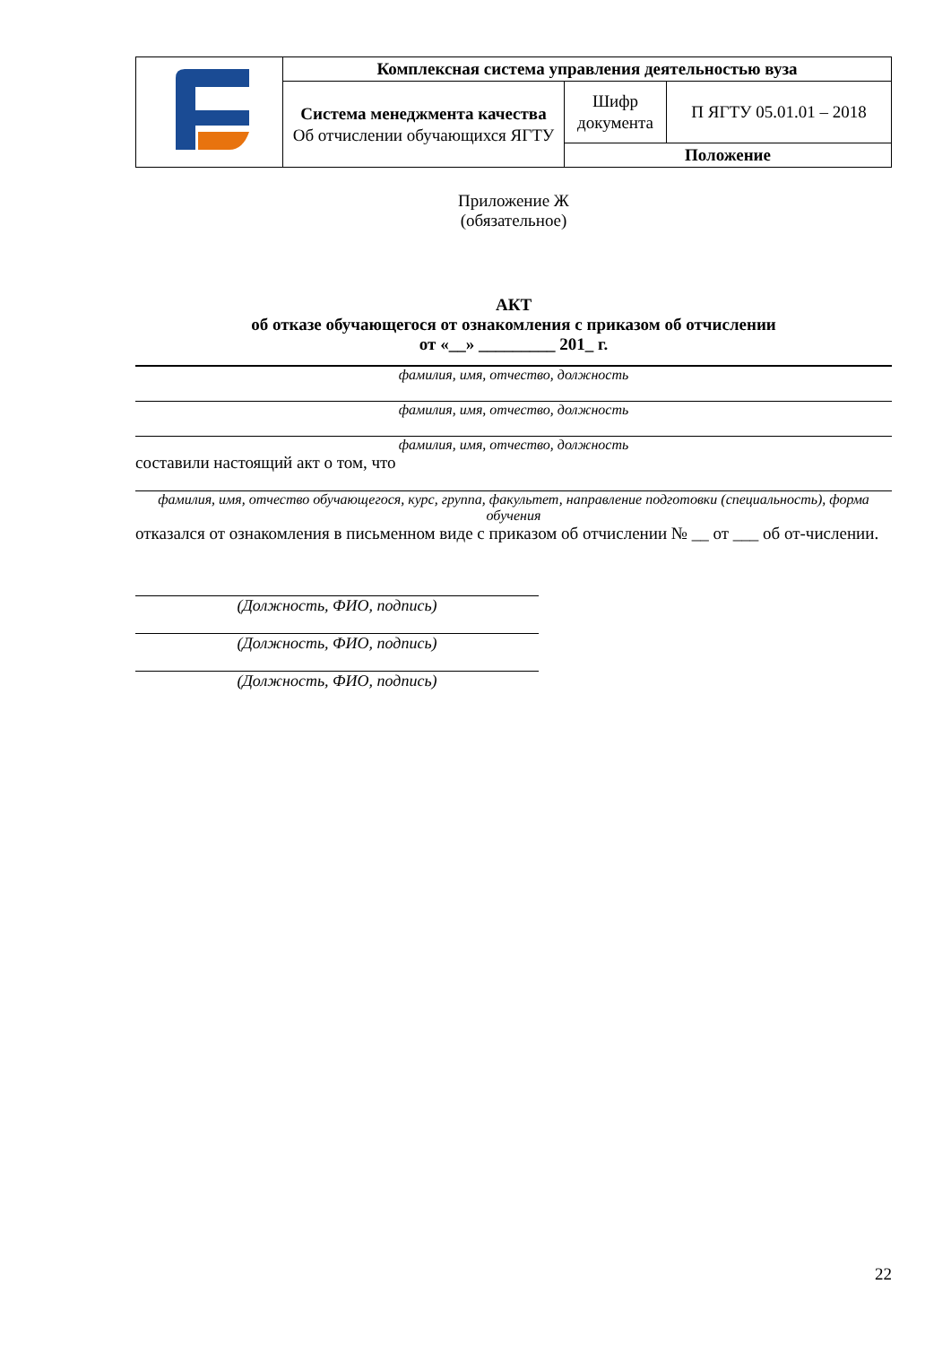| | Комплексная система управления деятельностью вуза | | |
| | Система менеджмента качества Об отчислении обучающихся ЯГТУ | Шифр документа | П ЯГТУ 05.01.01 – 2018 |
| | | Положение | |
Приложение Ж
(обязательное)
АКТ
об отказе обучающегося от ознакомления с приказом об отчислении
от «__» _________ 201_ г.
фамилия, имя, отчество, должность
фамилия, имя, отчество, должность
фамилия, имя, отчество, должность
составили настоящий акт о том, что
фамилия, имя, отчество обучающегося, курс, группа, факультет, направление подготовки (специальность), форма обучения
отказался от ознакомления в письменном виде с приказом об отчислении № __ от ___ об от-числении.
(Должность, ФИО, подпись)
(Должность, ФИО, подпись)
(Должность, ФИО, подпись)
22